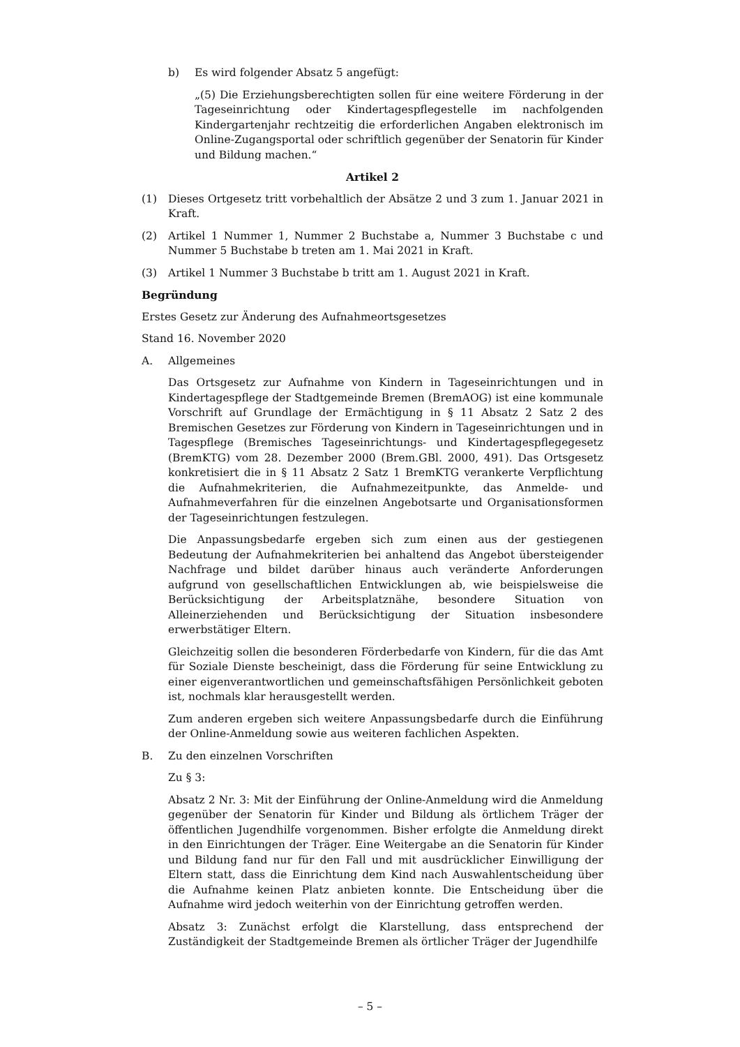b) Es wird folgender Absatz 5 angefügt:
„(5) Die Erziehungsberechtigten sollen für eine weitere Förderung in der Tageseinrichtung oder Kindertagespflegestelle im nachfolgenden Kindergartenjahr rechtzeitig die erforderlichen Angaben elektronisch im Online-Zugangsportal oder schriftlich gegenüber der Senatorin für Kinder und Bildung machen.“
Artikel 2
(1) Dieses Ortgesetz tritt vorbehaltlich der Absätze 2 und 3 zum 1. Januar 2021 in Kraft.
(2) Artikel 1 Nummer 1, Nummer 2 Buchstabe a, Nummer 3 Buchstabe c und Nummer 5 Buchstabe b treten am 1. Mai 2021 in Kraft.
(3) Artikel 1 Nummer 3 Buchstabe b tritt am 1. August 2021 in Kraft.
Begründung
Erstes Gesetz zur Änderung des Aufnahmeortsgesetzes
Stand 16. November 2020
A. Allgemeines
Das Ortsgesetz zur Aufnahme von Kindern in Tageseinrichtungen und in Kindertagespflege der Stadtgemeinde Bremen (BremAOG) ist eine kommunale Vorschrift auf Grundlage der Ermächtigung in § 11 Absatz 2 Satz 2 des Bremischen Gesetzes zur Förderung von Kindern in Tageseinrichtungen und in Tagespflege (Bremisches Tageseinrichtungs- und Kindertagespflegegesetz (BremKTG) vom 28. Dezember 2000 (Brem.GBl. 2000, 491). Das Ortsgesetz konkretisiert die in § 11 Absatz 2 Satz 1 BremKTG verankerte Verpflichtung die Aufnahmekriterien, die Aufnahmezeitpunkte, das Anmelde- und Aufnahmeverfahren für die einzelnen Angebotsarte und Organisationsformen der Tageseinrichtungen festzulegen.
Die Anpassungsbedarfe ergeben sich zum einen aus der gestiegenen Bedeutung der Aufnahmekriterien bei anhaltend das Angebot übersteigender Nachfrage und bildet darüber hinaus auch veränderte Anforderungen aufgrund von gesellschaftlichen Entwicklungen ab, wie beispielsweise die Berücksichtigung der Arbeitsplatznähe, besondere Situation von Alleinerziehenden und Berücksichtigung der Situation insbesondere erwerbstätiger Eltern.
Gleichzeitig sollen die besonderen Förderbedarfe von Kindern, für die das Amt für Soziale Dienste bescheinigt, dass die Förderung für seine Entwicklung zu einer eigenverantwortlichen und gemeinschaftsfähigen Persönlichkeit geboten ist, nochmals klar herausgestellt werden.
Zum anderen ergeben sich weitere Anpassungsbedarfe durch die Einführung der Online-Anmeldung sowie aus weiteren fachlichen Aspekten.
B. Zu den einzelnen Vorschriften
Zu § 3:
Absatz 2 Nr. 3: Mit der Einführung der Online-Anmeldung wird die Anmeldung gegenüber der Senatorin für Kinder und Bildung als örtlichem Träger der öffentlichen Jugendhilfe vorgenommen. Bisher erfolgte die Anmeldung direkt in den Einrichtungen der Träger. Eine Weitergabe an die Senatorin für Kinder und Bildung fand nur für den Fall und mit ausdrücklicher Einwilligung der Eltern statt, dass die Einrichtung dem Kind nach Auswahlentscheidung über die Aufnahme keinen Platz anbieten konnte. Die Entscheidung über die Aufnahme wird jedoch weiterhin von der Einrichtung getroffen werden.
Absatz 3: Zunächst erfolgt die Klarstellung, dass entsprechend der Zuständigkeit der Stadtgemeinde Bremen als örtlicher Träger der Jugendhilfe
– 5 –